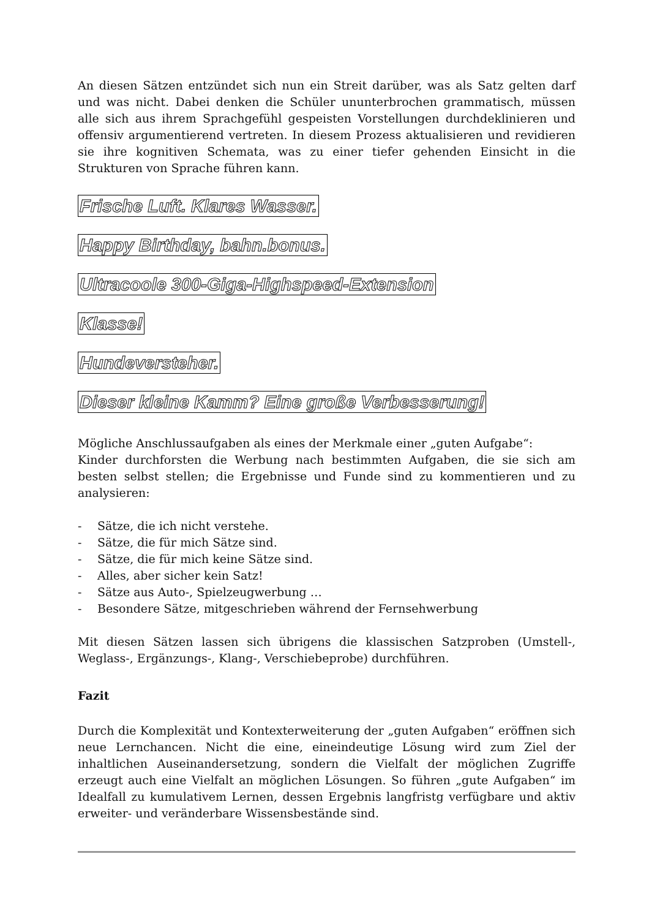An diesen Sätzen entzündet sich nun ein Streit darüber, was als Satz gelten darf und was nicht. Dabei denken die Schüler ununterbrochen grammatisch, müssen alle sich aus ihrem Sprachgefühl gespeisten Vorstellungen durchdeklinieren und offensiv argumentierend vertreten. In diesem Prozess aktualisieren und revidieren sie ihre kognitiven Schemata, was zu einer tiefer gehenden Einsicht in die Strukturen von Sprache führen kann.
Frische Luft. Klares Wasser.
Happy Birthday, bahn.bonus.
Ultracoole 300-Giga-Highspeed-Extension
Klasse!
Hundeversteher.
Dieser kleine Kamm? Eine große Verbesserung!
Mögliche Anschlussaufgaben als eines der Merkmale einer „guten Aufgabe“:
Kinder durchforsten die Werbung nach bestimmten Aufgaben, die sie sich am besten selbst stellen; die Ergebnisse und Funde sind zu kommentieren und zu analysieren:
- Sätze, die ich nicht verstehe.
- Sätze, die für mich Sätze sind.
- Sätze, die für mich keine Sätze sind.
- Alles, aber sicher kein Satz!
- Sätze aus Auto-, Spielzeugwerbung …
- Besondere Sätze, mitgeschrieben während der Fernsehwerbung
Mit diesen Sätzen lassen sich übrigens die klassischen Satzproben (Umstell-, Weglass-, Ergänzungs-, Klang-, Verschiebeprobe) durchführen.
Fazit
Durch die Komplexität und Kontexterweiterung der „guten Aufgaben“ eröffnen sich neue Lernchancen. Nicht die eine, eineindeutige Lösung wird zum Ziel der inhaltlichen Auseinandersetzung, sondern die Vielfalt der möglichen Zugriffe erzeugt auch eine Vielfalt an möglichen Lösungen. So führen „gute Aufgaben“ im Idealfall zu kumulativem Lernen, dessen Ergebnis langfristg verfügbare und aktiv erweiter- und veränderbare Wissensbestände sind.